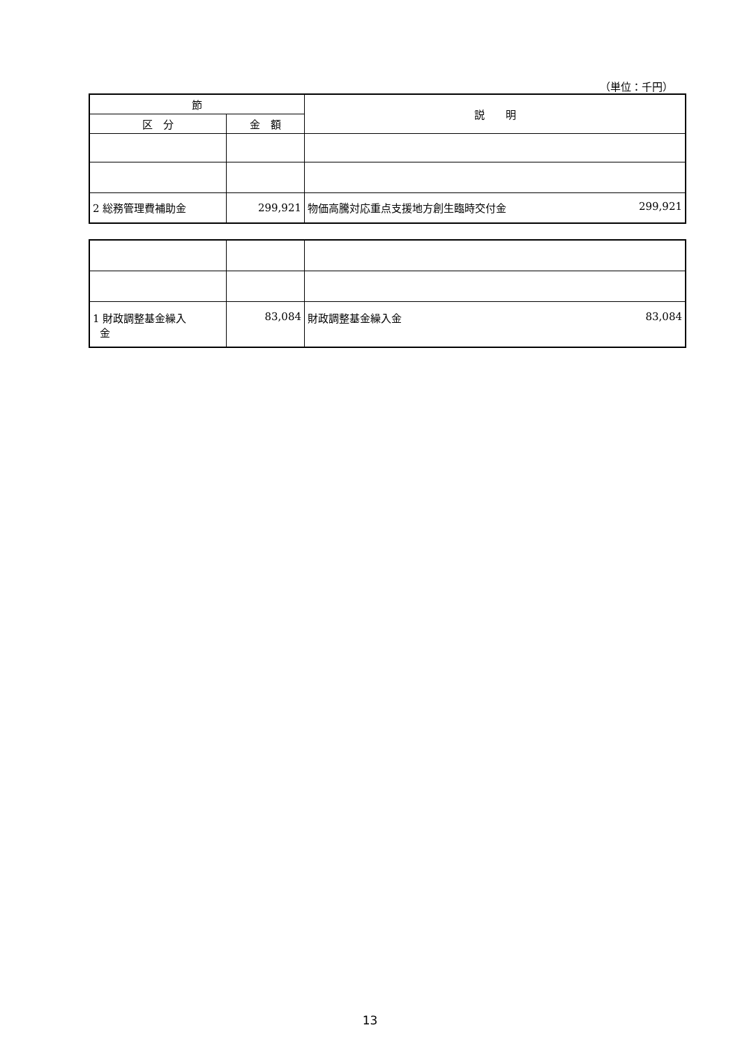（単位：千円）
| 節 | | 説 明 |
| --- | --- | --- |
| 区 分 | 金 額 | |
| 2 総務管理費補助金 | 299,921 | 物価高騰対応重点支援地方創生臨時交付金 299,921 |
| 1 財政調整基金繰入 金 | 83,084 | 財政調整基金繰入金 83,084 |
13